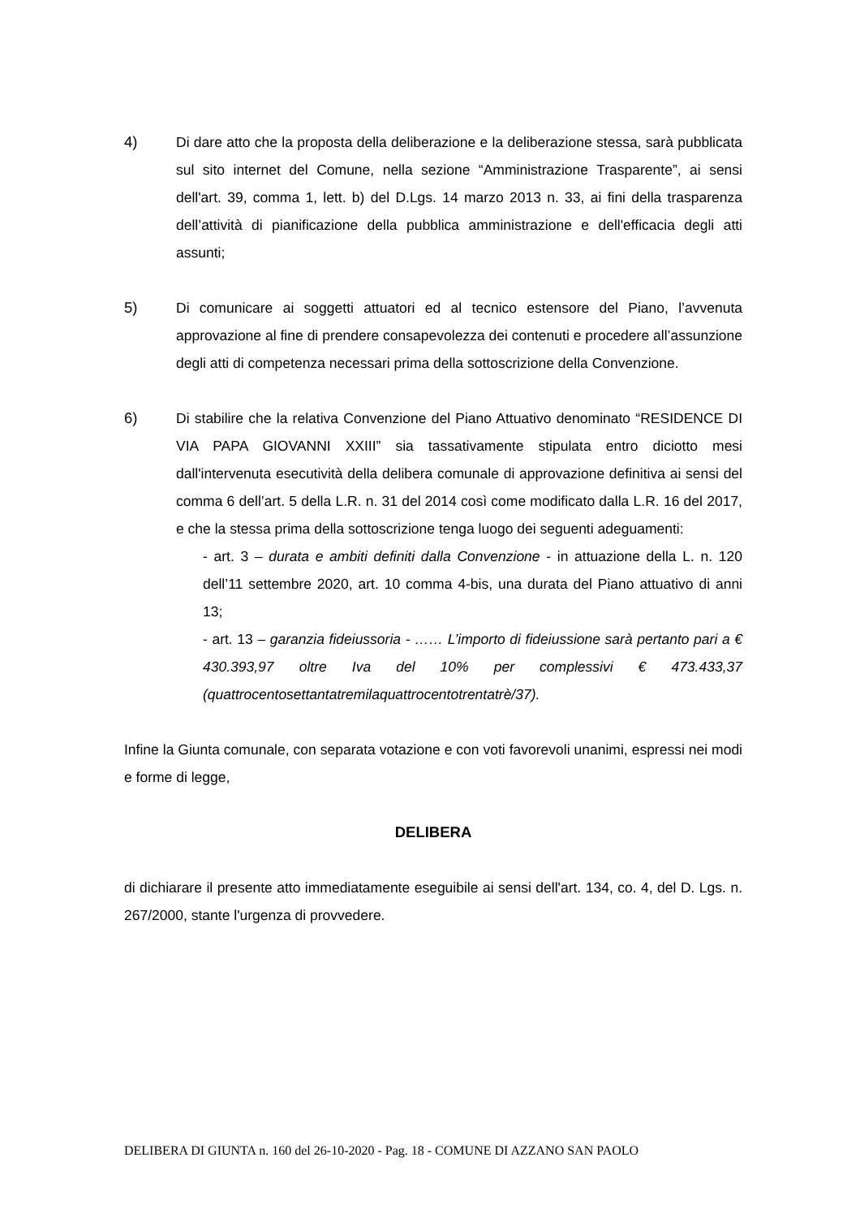4) Di dare atto che la proposta della deliberazione e la deliberazione stessa, sarà pubblicata sul sito internet del Comune, nella sezione “Amministrazione Trasparente”, ai sensi dell'art. 39, comma 1, lett. b) del D.Lgs. 14 marzo 2013 n. 33, ai fini della trasparenza dell’attività di pianificazione della pubblica amministrazione e dell'efficacia degli atti assunti;
5) Di comunicare ai soggetti attuatori ed al tecnico estensore del Piano, l’avvenuta approvazione al fine di prendere consapevolezza dei contenuti e procedere all’assunzione degli atti di competenza necessari prima della sottoscrizione della Convenzione.
6) Di stabilire che la relativa Convenzione del Piano Attuativo denominato “RESIDENCE DI VIA PAPA GIOVANNI XXIII” sia tassativamente stipulata entro diciotto mesi dall'intervenuta esecutività della delibera comunale di approvazione definitiva ai sensi del comma 6 dell’art. 5 della L.R. n. 31 del 2014 così come modificato dalla L.R. 16 del 2017, e che la stessa prima della sottoscrizione tenga luogo dei seguenti adeguamenti:
- art. 3 – durata e ambiti definiti dalla Convenzione - in attuazione della L. n. 120 dell’11 settembre 2020, art. 10 comma 4-bis, una durata del Piano attuativo di anni 13;
- art. 13 – garanzia fideiussoria - …… L’importo di fideiussione sarà pertanto pari a € 430.393,97 oltre Iva del 10% per complessivi € 473.433,37 (quattrocentosettantatremilaquattrocentotrentatrè/37).
Infine la Giunta comunale, con separata votazione e con voti favorevoli unanimi, espressi nei modi e forme di legge,
DELIBERA
di dichiarare il presente atto immediatamente eseguibile ai sensi dell'art. 134, co. 4, del D. Lgs. n. 267/2000, stante l'urgenza di provvedere.
DELIBERA DI GIUNTA n. 160 del 26-10-2020 - Pag. 18 - COMUNE DI AZZANO SAN PAOLO